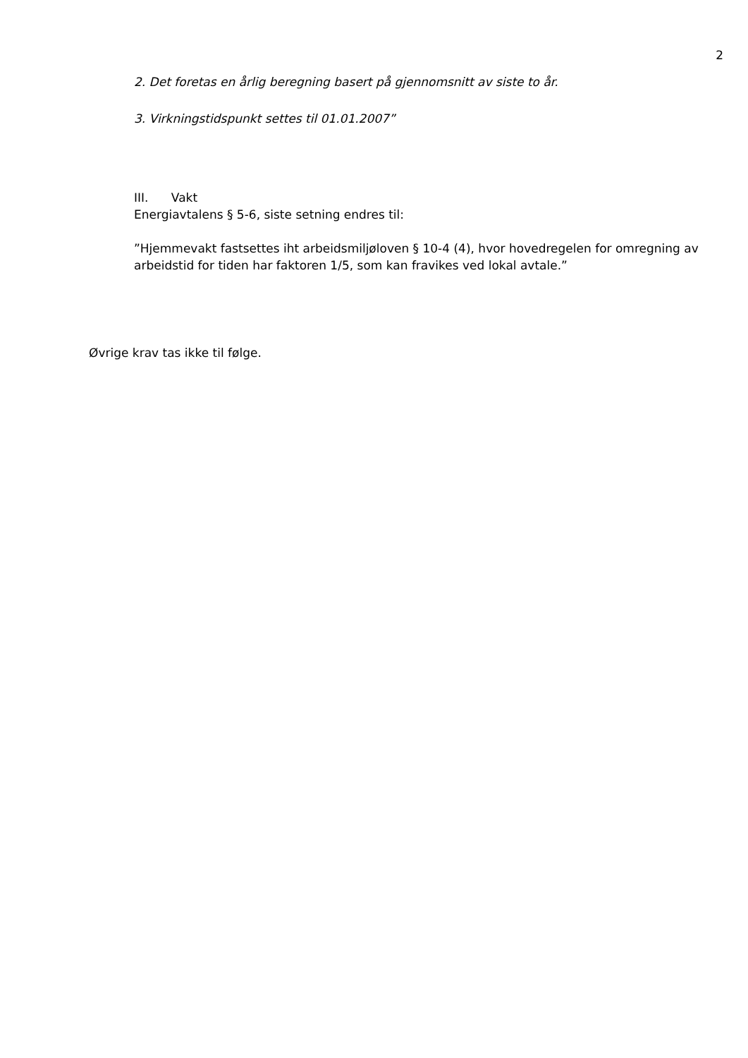2
2. Det foretas en årlig beregning basert på gjennomsnitt av siste to år.
3. Virkningstidspunkt settes til 01.01.2007”
III. Vakt
Energiavtalens § 5-6, siste setning endres til:
”Hjemmevakt fastsettes iht arbeidsmiljøloven § 10-4 (4), hvor hovedregelen for omregning av arbeidstid for tiden har faktoren 1/5, som kan fravikes ved lokal avtale.”
Øvrige krav tas ikke til følge.